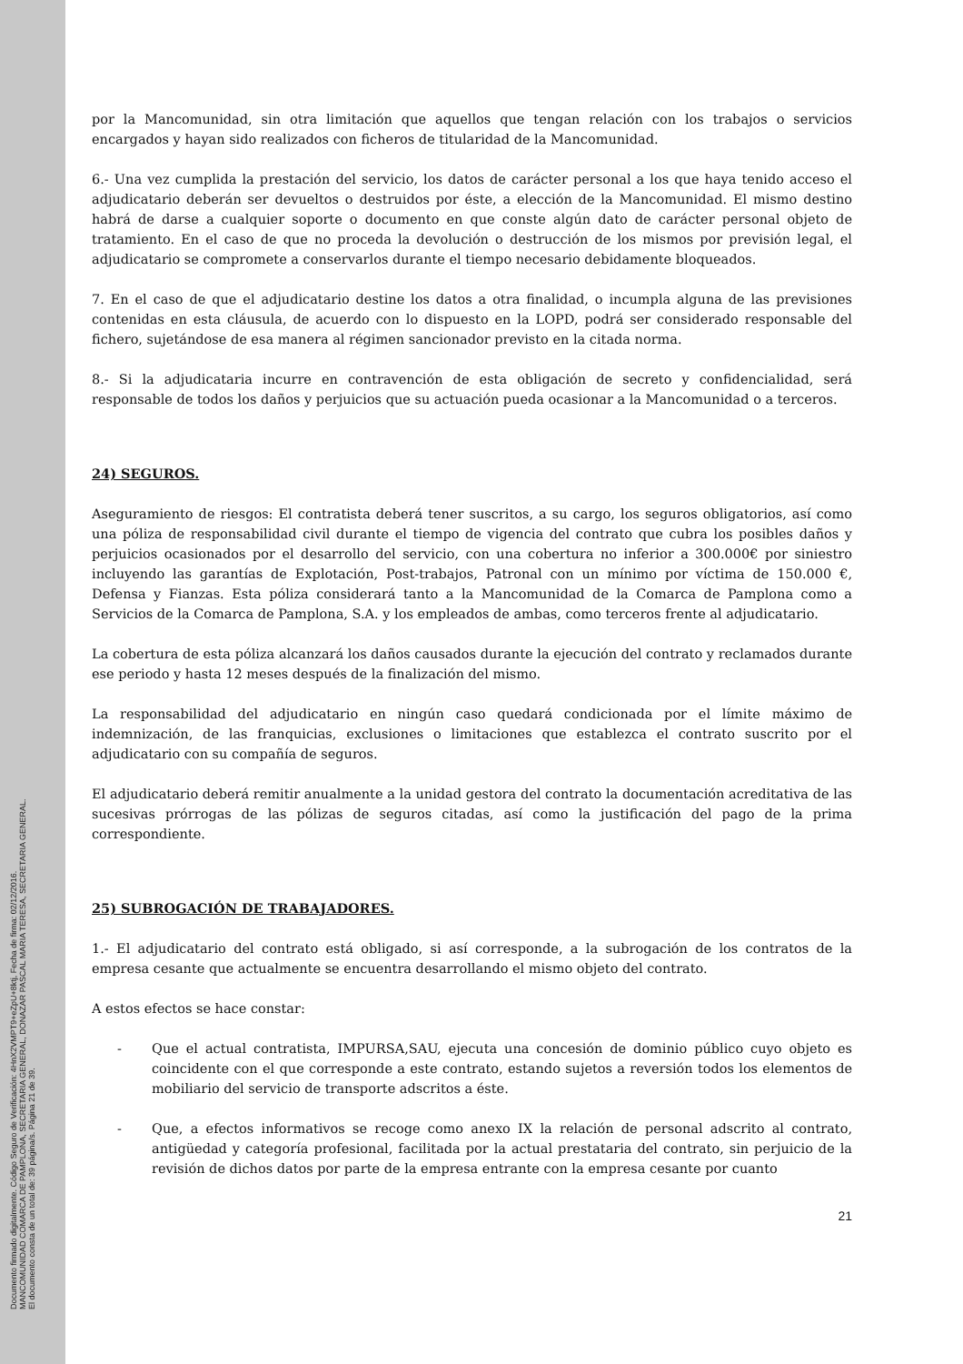Documento firmado digitalmente. Código Seguro de Verificación: 4HnX2VMPT9+eZpU+8ktj, Fecha de firma: 02/12/2016.
MANCOMUNIDAD COMARCA DE PAMPLONA, SECRETARIA GENERAL, DONAZAR PASCAL MARIA TERESA, SECRETARIA GENERAL.
El documento consta de un total de: 39 página/s. Página 21 de 39.
por la Mancomunidad, sin otra limitación que aquellos que tengan relación con los trabajos o servicios encargados y hayan sido realizados con ficheros de titularidad de la Mancomunidad.
6.- Una vez cumplida la prestación del servicio, los datos de carácter personal a los que haya tenido acceso el adjudicatario deberán ser devueltos o destruidos por éste, a elección de la Mancomunidad. El mismo destino habrá de darse a cualquier soporte o documento en que conste algún dato de carácter personal objeto de tratamiento. En el caso de que no proceda la devolución o destrucción de los mismos por previsión legal, el adjudicatario se compromete a conservarlos durante el tiempo necesario debidamente bloqueados.
7. En el caso de que el adjudicatario destine los datos a otra finalidad, o incumpla alguna de las previsiones contenidas en esta cláusula, de acuerdo con lo dispuesto en la LOPD, podrá ser considerado responsable del fichero, sujetándose de esa manera al régimen sancionador previsto en la citada norma.
8.- Si la adjudicataria incurre en contravención de esta obligación de secreto y confidencialidad, será responsable de todos los daños y perjuicios que su actuación pueda ocasionar a la Mancomunidad o a terceros.
24) SEGUROS.
Aseguramiento de riesgos: El contratista deberá tener suscritos, a su cargo, los seguros obligatorios, así como una póliza de responsabilidad civil durante el tiempo de vigencia del contrato que cubra los posibles daños y perjuicios ocasionados por el desarrollo del servicio, con una cobertura no inferior a 300.000€ por siniestro incluyendo las garantías de Explotación, Post-trabajos, Patronal con un mínimo por víctima de 150.000 €, Defensa y Fianzas. Esta póliza considerará tanto a la Mancomunidad de la Comarca de Pamplona como a Servicios de la Comarca de Pamplona, S.A. y los empleados de ambas, como terceros frente al adjudicatario.
La cobertura de esta póliza alcanzará los daños causados durante la ejecución del contrato y reclamados durante ese periodo y hasta 12 meses después de la finalización del mismo.
La responsabilidad del adjudicatario en ningún caso quedará condicionada por el límite máximo de indemnización, de las franquicias, exclusiones o limitaciones que establezca el contrato suscrito por el adjudicatario con su compañía de seguros.
El adjudicatario deberá remitir anualmente a la unidad gestora del contrato la documentación acreditativa de las sucesivas prórrogas de las pólizas de seguros citadas, así como la justificación del pago de la prima correspondiente.
25) SUBROGACIÓN DE TRABAJADORES.
1.- El adjudicatario del contrato está obligado, si así corresponde, a la subrogación de los contratos de la empresa cesante que actualmente se encuentra desarrollando el mismo objeto del contrato.
A estos efectos se hace constar:
- Que el actual contratista, IMPURSA,SAU, ejecuta una concesión de dominio público cuyo objeto es coincidente con el que corresponde a este contrato, estando sujetos a reversión todos los elementos de mobiliario del servicio de transporte adscritos a éste.
- Que, a efectos informativos se recoge como anexo IX la relación de personal adscrito al contrato, antigüedad y categoría profesional, facilitada por la actual prestataria del contrato, sin perjuicio de la revisión de dichos datos por parte de la empresa entrante con la empresa cesante por cuanto
21